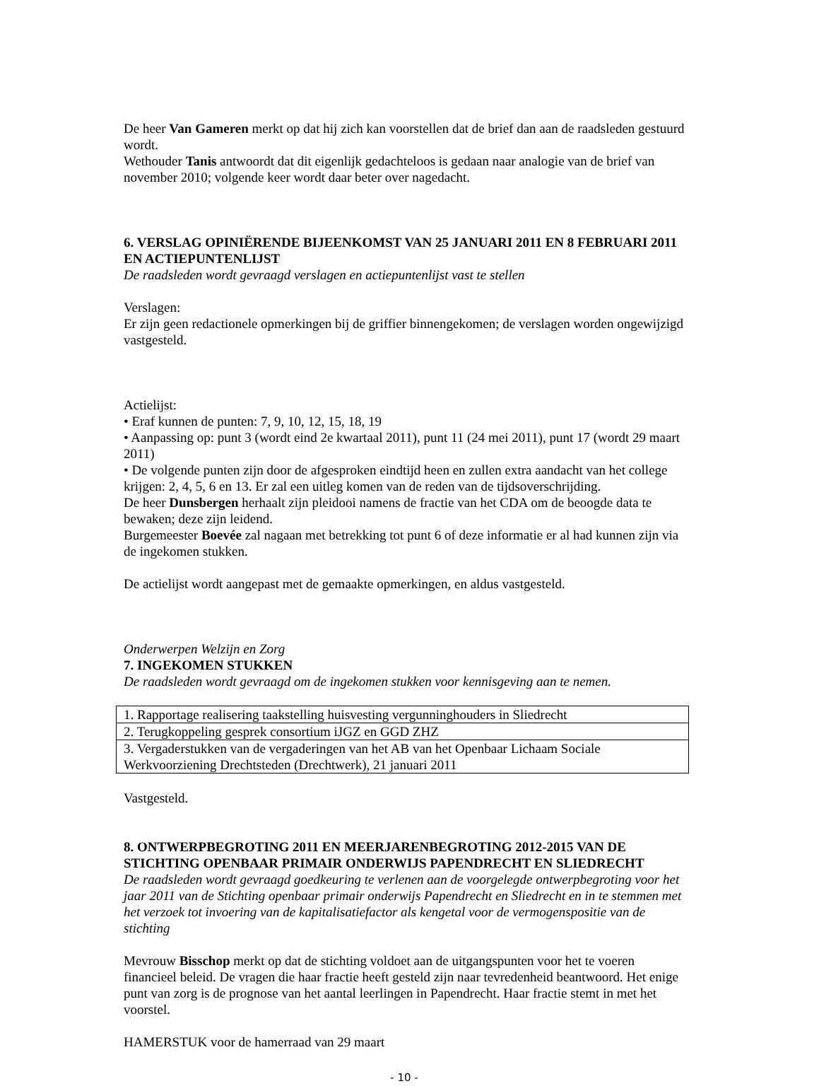De heer Van Gameren merkt op dat hij zich kan voorstellen dat de brief dan aan de raadsleden gestuurd wordt.
Wethouder Tanis antwoordt dat dit eigenlijk gedachteloos is gedaan naar analogie van de brief van november 2010; volgende keer wordt daar beter over nagedacht.
6. VERSLAG OPINIËRENDE BIJEENKOMST VAN 25 JANUARI 2011 EN 8 FEBRUARI 2011 EN ACTIEPUNTENLIJST
De raadsleden wordt gevraagd verslagen en actiepuntenlijst vast te stellen
Verslagen:
Er zijn geen redactionele opmerkingen bij de griffier binnengekomen; de verslagen worden ongewijzigd vastgesteld.
Actielijst:
• Eraf kunnen de punten: 7, 9, 10, 12, 15, 18, 19
• Aanpassing op: punt 3 (wordt eind 2e kwartaal 2011), punt 11 (24 mei 2011), punt 17 (wordt 29 maart 2011)
• De volgende punten zijn door de afgesproken eindtijd heen en zullen extra aandacht van het college krijgen: 2, 4, 5, 6 en 13. Er zal een uitleg komen van de reden van de tijdsoverschrijding.
De heer Dunsbergen herhaalt zijn pleidooi namens de fractie van het CDA om de beoogde data te bewaken; deze zijn leidend.
Burgemeester Boevée zal nagaan met betrekking tot punt 6 of deze informatie er al had kunnen zijn via de ingekomen stukken.
De actielijst wordt aangepast met de gemaakte opmerkingen, en aldus vastgesteld.
Onderwerpen Welzijn en Zorg
7. INGEKOMEN STUKKEN
De raadsleden wordt gevraagd om de ingekomen stukken voor kennisgeving aan te nemen.
| 1. Rapportage realisering taakstelling huisvesting vergunninghouders in Sliedrecht |
| 2. Terugkoppeling gesprek consortium iJGZ en GGD ZHZ |
| 3. Vergaderstukken van de vergaderingen van het AB van het Openbaar Lichaam Sociale Werkvoorziening Drechtsteden (Drechtwerk), 21 januari 2011 |
Vastgesteld.
8. ONTWERPBEGROTING 2011 EN MEERJARENBEGROTING 2012-2015 VAN DE STICHTING OPENBAAR PRIMAIR ONDERWIJS PAPENDRECHT EN SLIEDRECHT
De raadsleden wordt gevraagd goedkeuring te verlenen aan de voorgelegde ontwerpbegroting voor het jaar 2011 van de Stichting openbaar primair onderwijs Papendrecht en Sliedrecht en in te stemmen met het verzoek tot invoering van de kapitalisatiefactor als kengetal voor de vermogenspositie van de stichting
Mevrouw Bisschop merkt op dat de stichting voldoet aan de uitgangspunten voor het te voeren financieel beleid. De vragen die haar fractie heeft gesteld zijn naar tevredenheid beantwoord. Het enige punt van zorg is de prognose van het aantal leerlingen in Papendrecht. Haar fractie stemt in met het voorstel.
HAMERSTUK voor de hamerraad van 29 maart
- 10 -